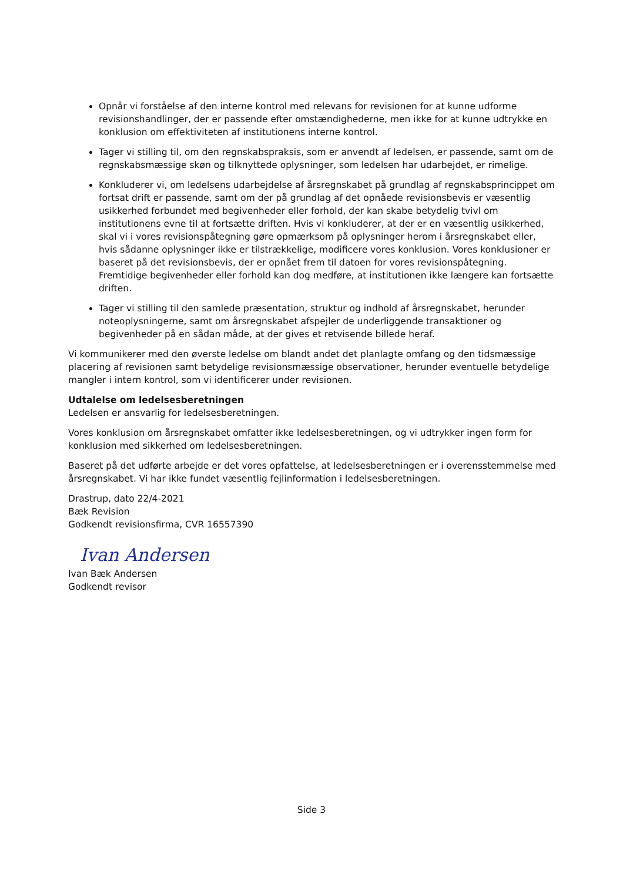Opnår vi forståelse af den interne kontrol med relevans for revisionen for at kunne udforme revisionshandlinger, der er passende efter omstændighederne, men ikke for at kunne udtrykke en konklusion om effektiviteten af institutionens interne kontrol.
Tager vi stilling til, om den regnskabspraksis, som er anvendt af ledelsen, er passende, samt om de regnskabsmæssige skøn og tilknyttede oplysninger, som ledelsen har udarbejdet, er rimelige.
Konkluderer vi, om ledelsens udarbejdelse af årsregnskabet på grundlag af regnskabsprincippet om fortsat drift er passende, samt om der på grundlag af det opnåede revisionsbevis er væsentlig usikkerhed forbundet med begivenheder eller forhold, der kan skabe betydelig tvivl om institutionens evne til at fortsætte driften. Hvis vi konkluderer, at der er en væsentlig usikkerhed, skal vi i vores revisionspåtegning gøre opmærksom på oplysninger herom i årsregnskabet eller, hvis sådanne oplysninger ikke er tilstrækkelige, modificere vores konklusion. Vores konklusioner er baseret på det revisionsbevis, der er opnået frem til datoen for vores revisionspåtegning. Fremtidige begivenheder eller forhold kan dog medføre, at institutionen ikke længere kan fortsætte driften.
Tager vi stilling til den samlede præsentation, struktur og indhold af årsregnskabet, herunder noteoplysningerne, samt om årsregnskabet afspejler de underliggende transaktioner og begivenheder på en sådan måde, at der gives et retvisende billede heraf.
Vi kommunikerer med den øverste ledelse om blandt andet det planlagte omfang og den tidsmæssige placering af revisionen samt betydelige revisionsmæssige observationer, herunder eventuelle betydelige mangler i intern kontrol, som vi identificerer under revisionen.
Udtalelse om ledelsesberetningen
Ledelsen er ansvarlig for ledelsesberetningen.
Vores konklusion om årsregnskabet omfatter ikke ledelsesberetningen, og vi udtrykker ingen form for konklusion med sikkerhed om ledelsesberetningen.
Baseret på det udførte arbejde er det vores opfattelse, at ledelsesberetningen er i overensstemmelse med årsregnskabet. Vi har ikke fundet væsentlig fejlinformation i ledelsesberetningen.
Drastrup, dato 22/4-2021
Bæk Revision
Godkendt revisionsfirma, CVR 16557390
Ivan Andersen
Ivan Bæk Andersen
Godkendt revisor
Side 3